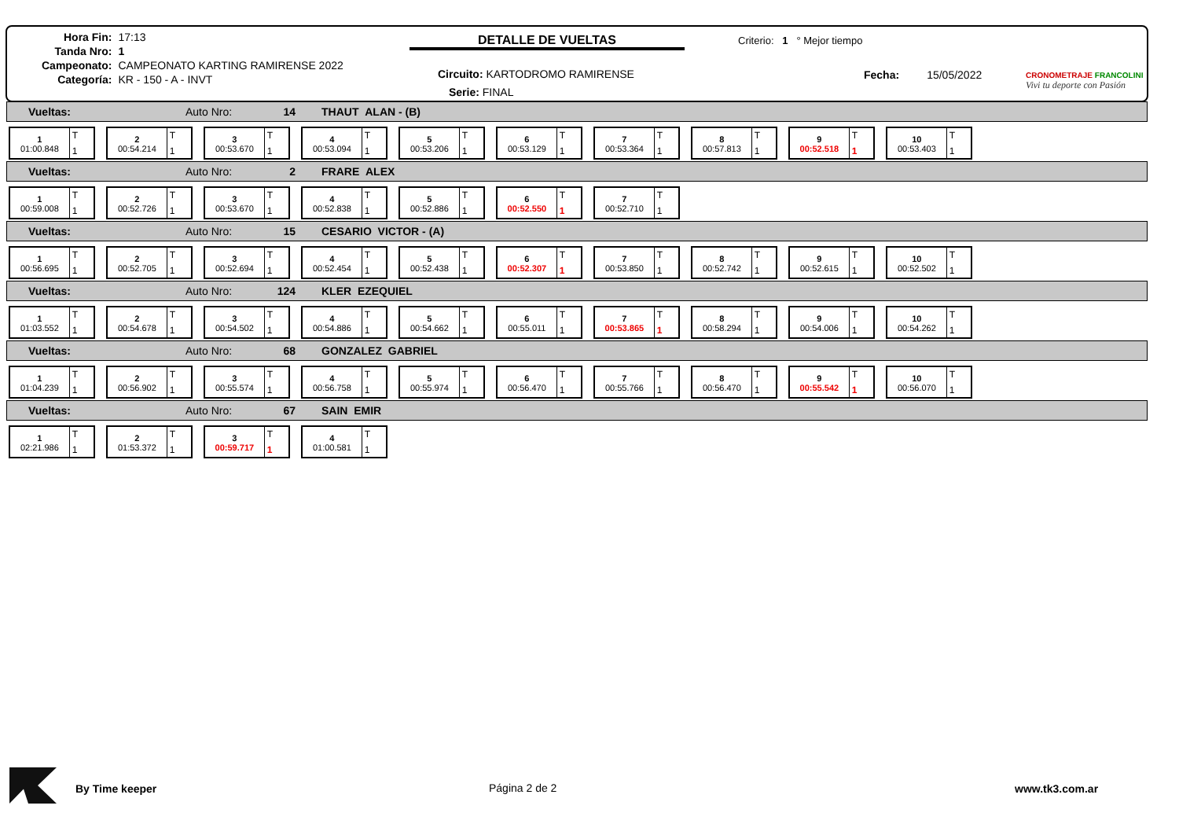| Hora Fin: | 17:13 |
| Tanda Nro: | 1 |
| Campeonato: | CAMPEONATO KARTING RAMIRENSE 2022 |
| Categoría: | KR - 150 - A - INVT |
DETALLE DE VUELTAS Criterio: 1 ° Mejor tiempo
Circuito: KARTODROMO RAMIRENSE
Serie: FINAL
Fecha: 15/05/2022
CRONOMETRAJE FRANCOLINI
Vivi tu deporte con Pasión
Vueltas: Auto Nro: 14 THAUT ALAN - (B)
1
01:00.848
T
1
2
00:54.214
T
1
3
00:53.670
T
1
4
00:53.094
T
1
5
00:53.206
T
1
6
00:53.129
T
1
7
00:53.364
T
1
8
00:57.813
T
1
9
00:52.518
T
1
10
00:53.403
T
1
Vueltas: Auto Nro: 2 FRARE ALEX
1
00:59.008
T
1
2
00:52.726
T
1
3
00:53.670
T
1
4
00:52.838
T
1
5
00:52.886
T
1
6
00:52.550
T
1
7
00:52.710
T
1
Vueltas: Auto Nro: 15 CESARIO VICTOR - (A)
1
00:56.695
T
1
2
00:52.705
T
1
3
00:52.694
T
1
4
00:52.454
T
1
5
00:52.438
T
1
6
00:52.307
T
1
7
00:53.850
T
1
8
00:52.742
T
1
9
00:52.615
T
1
10
00:52.502
T
1
Vueltas: Auto Nro: 124 KLER EZEQUIEL
1
01:03.552
T
1
2
00:54.678
T
1
3
00:54.502
T
1
4
00:54.886
T
1
5
00:54.662
T
1
6
00:55.011
T
1
7
00:53.865
T
1
8
00:58.294
T
1
9
00:54.006
T
1
10
00:54.262
T
1
Vueltas: Auto Nro: 68 GONZALEZ GABRIEL
1
01:04.239
T
1
2
00:56.902
T
1
3
00:55.574
T
1
4
00:56.758
T
1
5
00:55.974
T
1
6
00:56.470
T
1
7
00:55.766
T
1
8
00:56.470
T
1
9
00:55.542
T
1
10
00:56.070
T
1
Vueltas: Auto Nro: 67 SAIN EMIR
1
02:21.986
T
1
2
01:53.372
T
1
3
00:59.717
T
1
4
01:00.581
T
1
By Time keeper Página 2 de 2 www.tk3.com.ar